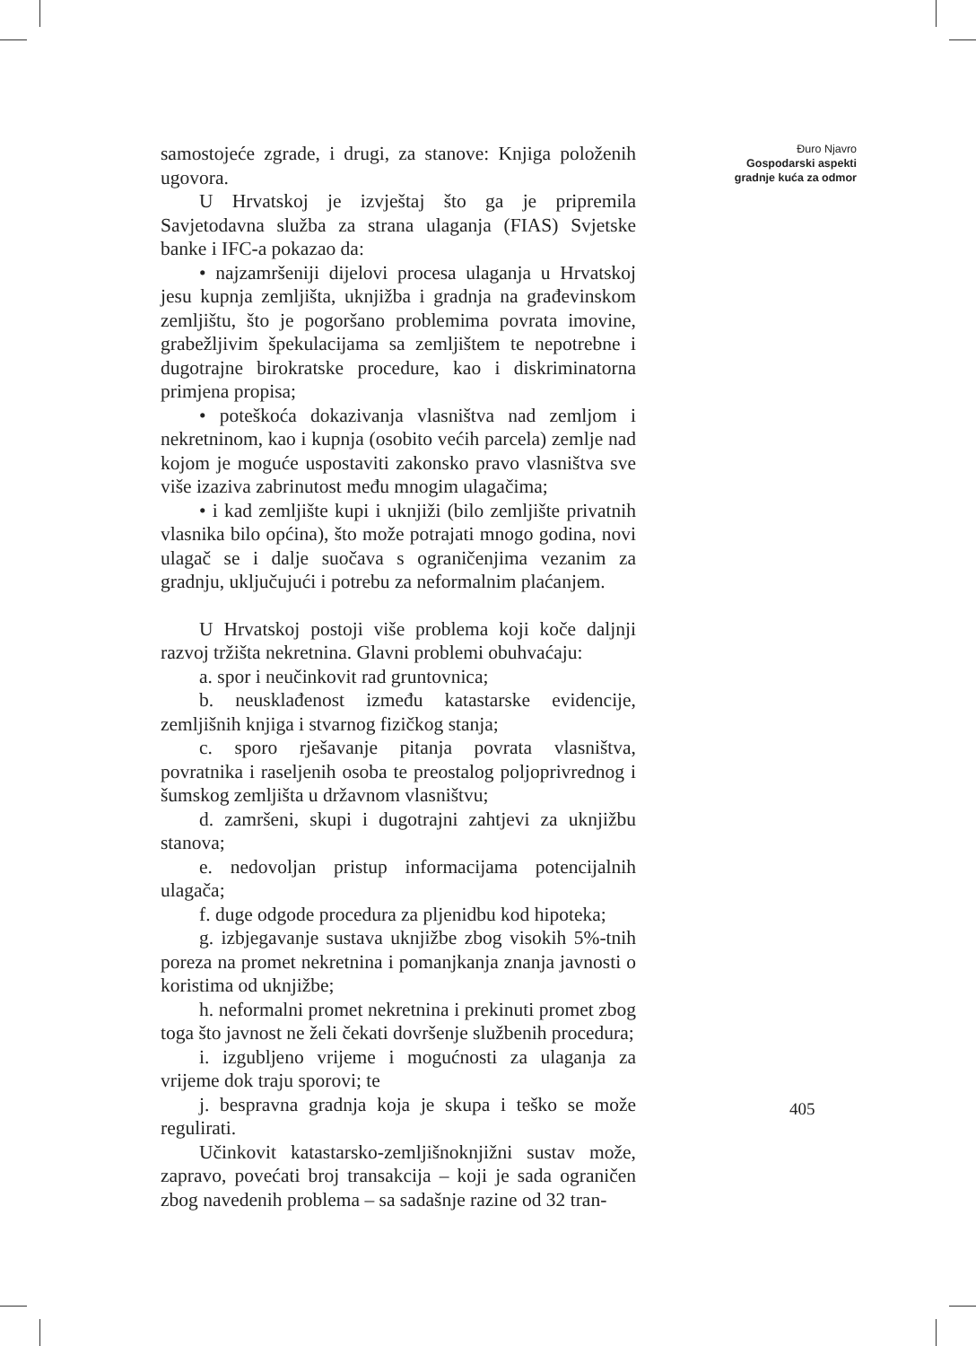samostojeće zgrade, i drugi, za stanove: Knjiga položenih ugovora.
U Hrvatskoj je izvještaj što ga je pripremila Savjetodavna služba za strana ulaganja (FIAS) Svjetske banke i IFC-a pokazao da:
• najzamršeniji dijelovi procesa ulaganja u Hrvatskoj jesu kupnja zemljišta, uknjižba i gradnja na građevinskom zemljištu, što je pogoršano problemima povrata imovine, grabežljivim špekulacijama sa zemljištem te nepotrebne i dugotrajne birokratske procedure, kao i diskriminatorna primjena propisa;
• poteškoća dokazivanja vlasništva nad zemljom i nekretninom, kao i kupnja (osobito većih parcela) zemlje nad kojom je moguće uspostaviti zakonsko pravo vlasništva sve više izaziva zabrinutost među mnogim ulagačima;
• i kad zemljište kupi i uknjiži (bilo zemljište privatnih vlasnika bilo općina), što može potrajati mnogo godina, novi ulagač se i dalje suočava s ograničenjima vezanim za gradnju, uključujući i potrebu za neformalnim plaćanjem.
U Hrvatskoj postoji više problema koji koče daljnji razvoj tržišta nekretnina. Glavni problemi obuhvaćaju:
a. spor i neučinkovit rad gruntovnica;
b. neusklađenost između katastarske evidencije, zemljišnih knjiga i stvarnog fizičkog stanja;
c. sporo rješavanje pitanja povrata vlasništva, povratnika i raseljenih osoba te preostalog poljoprivrednog i šumskog zemljišta u državnom vlasništvu;
d. zamršeni, skupi i dugotrajni zahtjevi za uknjižbu stanova;
e. nedovoljan pristup informacijama potencijalnih ulagača;
f. duge odgode procedura za pljenidbu kod hipoteka;
g. izbjegavanje sustava uknjižbe zbog visokih 5%-tnih poreza na promet nekretnina i pomanjkanja znanja javnosti o koristima od uknjižbe;
h. neformalni promet nekretnina i prekinuti promet zbog toga što javnost ne želi čekati dovršenje službenih procedura;
i. izgubljeno vrijeme i mogućnosti za ulaganja za vrijeme dok traju sporovi; te
j. bespravna gradnja koja je skupa i teško se može regulirati.
Učinkovit katastarsko-zemljišnoknjižni sustav može, zapravo, povećati broj transakcija – koji je sada ograničen zbog navedenih problema – sa sadašnje razine od 32 tran-
Đuro Njavro
Gospodarski aspekti
gradnje kuća za odmor
405